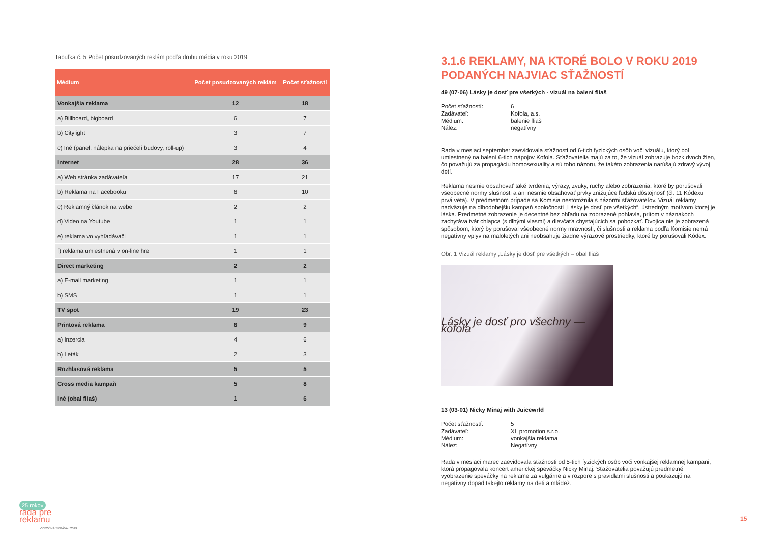Tabuľka č. 5 Počet posudzovaných reklám podľa druhu média v roku 2019
| Médium | Počet posudzovaných reklám | Počet sťažností |
| --- | --- | --- |
| Vonkajšia reklama | 12 | 18 |
| a) Billboard, bigboard | 6 | 7 |
| b) Citylight | 3 | 7 |
| c) Iné (panel, nálepka na priečelí budovy, roll-up) | 3 | 4 |
| Internet | 28 | 36 |
| a) Web stránka zadávateľa | 17 | 21 |
| b) Reklama na Facebooku | 6 | 10 |
| c) Reklamný článok na webe | 2 | 2 |
| d) Video na Youtube | 1 | 1 |
| e) reklama vo vyhľadávači | 1 | 1 |
| f) reklama umiestnená v on-line hre | 1 | 1 |
| Direct marketing | 2 | 2 |
| a) E-mail marketing | 1 | 1 |
| b) SMS | 1 | 1 |
| TV spot | 19 | 23 |
| Printová reklama | 6 | 9 |
| a) Inzercia | 4 | 6 |
| b) Leták | 2 | 3 |
| Rozhlasová reklama | 5 | 5 |
| Cross media kampaň | 5 | 8 |
| Iné (obal fliaš) | 1 | 6 |
3.1.6 REKLAMY, NA KTORÉ BOLO V ROKU 2019 PODANÝCH NAJVIAC SŤAŽNOSTÍ
49 (07-06) Lásky je dosť pre všetkých - vizuál na balení fliaš
Počet sťažností: 6 Zadávateľ: Kofola, a.s. Médium: balenie fliaš Nález: negatívny
Rada v mesiaci september zaevidovala sťažnosti od 6-tich fyzických osôb voči vizuálu, ktorý bol umiestnený na balení 6-tich nápojov Kofola. Sťažovatelia majú za to, že vizuál zobrazuje bozk dvoch žien, čo považujú za propagáciu homosexuality a sú toho názoru, že takéto zobrazenia narúšajú zdravý vývoj detí.
Reklama nesmie obsahovať také tvrdenia, výrazy, zvuky, ruchy alebo zobrazenia, ktoré by porušovali všeobecné normy slušnosti a ani nesmie obsahovať prvky znižujúce ľudskú dôstojnosť (čl. 11 Kódexu prvá veta). V predmetnom prípade sa Komisia nestotožnila s názormi sťažovateľov. Vizuál reklamy nadväzuje na dlhodobejšiu kampaň spoločnosti „Lásky je dosť pre všetkých“, ústredným motívom ktorej je láska. Predmetné zobrazenie je decentné bez ohľadu na zobrazené pohlavia, pritom v náznakoch zachytáva tvár chlapca (s dlhými vlasmi) a dievčaťa chystajúcich sa pobozkať. Dvojica nie je zobrazená spôsobom, ktorý by porušoval všeobecné normy mravnosti, či slušnosti a reklama podľa Komisie nemá negatívny vplyv na maloletých ani neobsahuje žiadne výrazové prostriedky, ktoré by porušovali Kódex.
Obr. 1 Vizuál reklamy „Lásky je dosť pre všetkých – obal fliaš
Lásky je dosť pro všechny — kofola
13 (03-01) Nicky Minaj with Juicewrld
Počet sťažností: 5 Zadávateľ: XL promotion s.r.o. Médium: vonkajšia reklama Nález: Negatívny
Rada v mesiaci marec zaevidovala sťažnosti od 5-tich fyzických osôb voči vonkajšej reklamnej kampani, ktorá propagovala koncert americkej speváčky Nicky Minaj. Sťažovatelia považujú predmetné vyobrazenie speváčky na reklame za vulgárne a v rozpore s pravidlami slušnosti a poukazujú na negatívny dopad takejto reklamy na deti a mládež.
25 rokov
rada pre
reklamu
VÝROČNÁ SPRÁVA / 2019
15